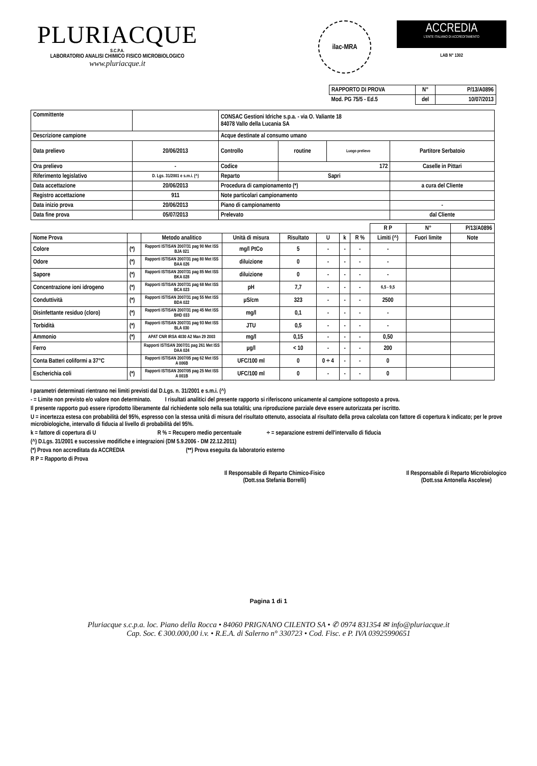PLURIACQUE
S.C.P.A.
LABORATORIO ANALISI CHIMICO FISICO MICROBIOLOGICO
www.pluriacque.it
ilac-MRA
ACCREDIA
L'ENTE ITALIANO DI ACCREDITAMENTO
LAB N° 1302
| RAPPORTO DI PROVA | N° | P/13/A0896 |
| Mod. PG 75/5 - Ed.5 | del | 10/07/2013 |
| Committente | | CONSAC Gestioni Idriche s.p.a. - via O. Valiante 18 84078 Vallo della Lucania SA | | | |
| Descrizione campione | | Acque destinate al consumo umano | | | |
| Data prelievo | 20/06/2013 | Controllo | routine | Luogo prelievo | Partitore Serbatoio |
| Ora prelievo | - | Codice | 172 | | Caselle in Pittari |
| Riferimento legislativo | D. Lgs. 31/2001 e s.m.i. (^) | Reparto | Sapri | | |
| Data accettazione | 20/06/2013 | Procedura di campionamento (*) | | | a cura del Cliente |
| Registro accettazione | 911 | Note particolari campionamento | | | |
| Data inizio prova | 20/06/2013 | Piano di campionamento | | | - |
| Data fine prova | 05/07/2013 | Prelevato | | | dal Cliente |
| | | | | | | | | R P | N° | P/13/A0896 |
| Nome Prova | | Metodo analitico | Unità di misura | Risultato | U | k | R % | Limiti (^) | Fuori limite | Note |
| Colore | (*) | Rapporti ISTISAN 2007/31 pag 90 Met ISS BJA 021 | mg/l PtCo | 5 | - | - | - | - | | |
| Odore | (*) | Rapporti ISTISAN 2007/31 pag 80 Met ISS BAA 026 | diluizione | 0 | - | - | - | - | | |
| Sapore | (*) | Rapporti ISTISAN 2007/31 pag 85 Met ISS BKA 028 | diluizione | 0 | - | - | - | - | | |
| Concentrazione ioni idrogeno | (*) | Rapporti ISTISAN 2007/31 pag 68 Met ISS BCA 023 | pH | 7,7 | - | - | - | 6,5 - 9,5 | | |
| Conduttività | (*) | Rapporti ISTISAN 2007/31 pag 55 Met ISS BDA 022 | µS/cm | 323 | - | - | - | 2500 | | |
| Disinfettante residuo (cloro) | (*) | Rapporti ISTISAN 2007/31 pag 45 Met ISS BHD 033 | mg/l | 0,1 | - | - | - | - | | |
| Torbidità | (*) | Rapporti ISTISAN 2007/31 pag 93 Met ISS BLA 030 | JTU | 0,5 | - | - | - | - | | |
| Ammonio | (*) | APAT CNR IRSA 4030 A2 Man 29 2003 | mg/l | 0,15 | - | - | - | 0,50 | | |
| Ferro | | Rapporti ISTISAN 2007/31 pag 261 Met ISS DAA 024 | µg/l | < 10 | - | - | - | 200 | | |
| Conta Batteri coliformi a 37°C | | Rapporti ISTISAN 2007/05 pag 62 Met ISS A 006B | UFC/100 ml | 0 | 0 ÷ 4 | - | - | 0 | | |
| Escherichia coli | (*) | Rapporti ISTISAN 2007/05 pag 25 Met ISS A 001B | UFC/100 ml | 0 | - | - | - | 0 | | |
I parametri determinati rientrano nei limiti previsti dal D.Lgs. n. 31/2001 e s.m.i. (^)
- = Limite non previsto e/o valore non determinato. I risultati analitici del presente rapporto si riferiscono unicamente al campione sottoposto a prova.
Il presente rapporto può essere riprodotto liberamente dal richiedente solo nella sua totalità; una riproduzione parziale deve essere autorizzata per iscritto.
U = incertezza estesa con probabilità del 95%, espresso con la stessa unità di misura del risultato ottenuto, associata al risultato della prova calcolata con fattore di copertura k indicato; per le prove microbiologiche, intervallo di fiducia al livello di probabilità del 95%.
k = fattore di copertura di U R % = Recupero medio percentuale ÷ = separazione estremi dell'intervallo di fiducia
(^) D.Lgs. 31/2001 e successive modifiche e integrazioni (DM 5.9.2006 - DM 22.12.2011)
(*) Prova non accreditata da ACCREDIA (**) Prova eseguita da laboratorio esterno
R P = Rapporto di Prova
Il Responsabile di Reparto Chimico-Fisico
(Dott.ssa Stefania Borrelli)
Il Responsabile di Reparto Microbiologico
(Dott.ssa Antonella Ascolese)
Pagina 1 di 1
Pluriacque s.c.p.a. loc. Piano della Rocca • 84060 PRIGNANO CILENTO SA • ✆ 0974 831354 ✉ info@pluriacque.it
Cap. Soc. € 300.000,00 i.v. • R.E.A. di Salerno n° 330723 • Cod. Fisc. e P. IVA 03925990651